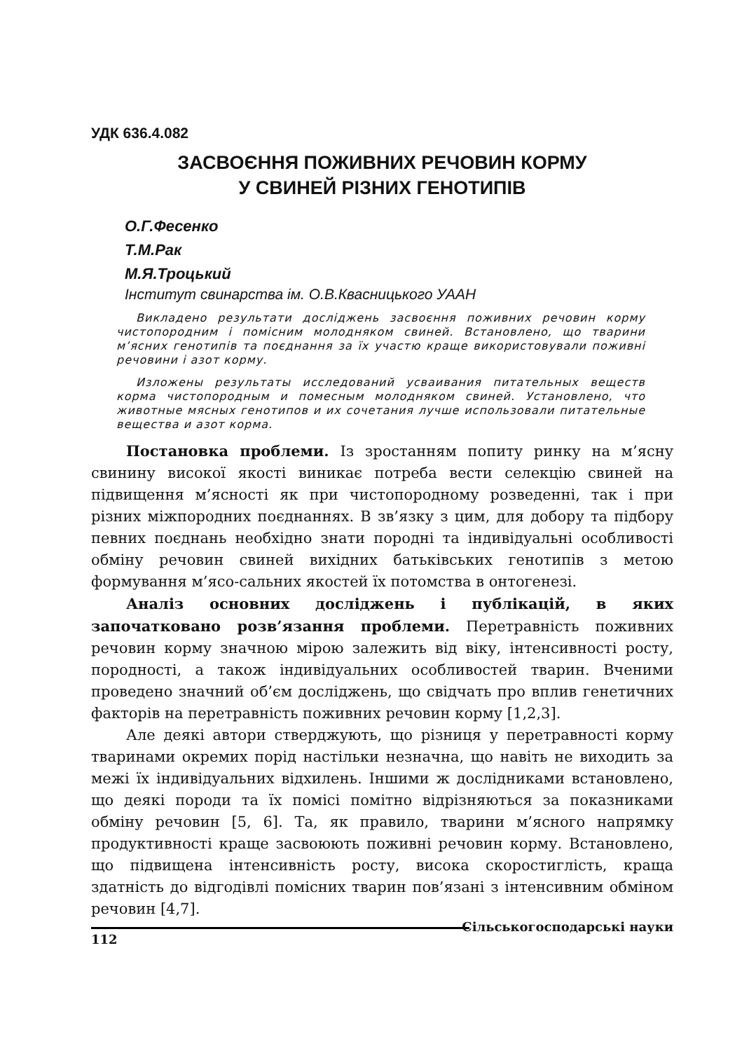УДК 636.4.082
ЗАСВОЄННЯ ПОЖИВНИХ РЕЧОВИН КОРМУ
У СВИНЕЙ РІЗНИХ ГЕНОТИПІВ
О.Г.Фесенко
Т.М.Рак
М.Я.Троцький
Інститут свинарства ім. О.В.Квасницького УААН
Викладено результати досліджень засвоєння поживних речовин корму чистопородним і помісним молодняком свиней. Встановлено, що тварини м’ясних генотипів та поєднання за їх участю краще використовували поживні речовини і азот корму.
Изложены результаты исследований усваивания питательных веществ корма чистопородным и помесным молодняком свиней. Установлено, что животные мясных генотипов и их сочетания лучше использовали питательные вещества и азот корма.
Постановка проблеми. Із зростанням попиту ринку на м’ясну свинину високої якості виникає потреба вести селекцію свиней на підвищення м’ясності як при чистопородному розведенні, так і при різних міжпородних поєднаннях. В зв’язку з цим, для добору та підбору певних поєднань необхідно знати породні та індивідуальні особливості обміну речовин свиней вихідних батьківських генотипів з метою формування м’ясо-сальних якостей їх потомства в онтогенезі.
Аналіз основних досліджень і публікацій, в яких започатковано розв’язання проблеми. Перетравність поживних речовин корму значною мірою залежить від віку, інтенсивності росту, породності, а також індивідуальних особливостей тварин. Вченими проведено значний об’єм досліджень, що свідчать про вплив генетичних факторів на перетравність поживних речовин корму [1,2,3].
Але деякі автори стверджують, що різниця у перетравності корму тваринами окремих порід настільки незначна, що навіть не виходить за межі їх індивідуальних відхилень. Іншими ж дослідниками встановлено, що деякі породи та їх помісі помітно відрізняються за показниками обміну речовин [5, 6]. Та, як правило, тварини м’ясного напрямку продуктивності краще засвоюють поживні речовин корму. Встановлено, що підвищена інтенсивність росту, висока скоростиглість, краща здатність до відгодівлі помісних тварин пов’язані з інтенсивним обміном речовин [4,7].
112 Сільськогосподарські науки